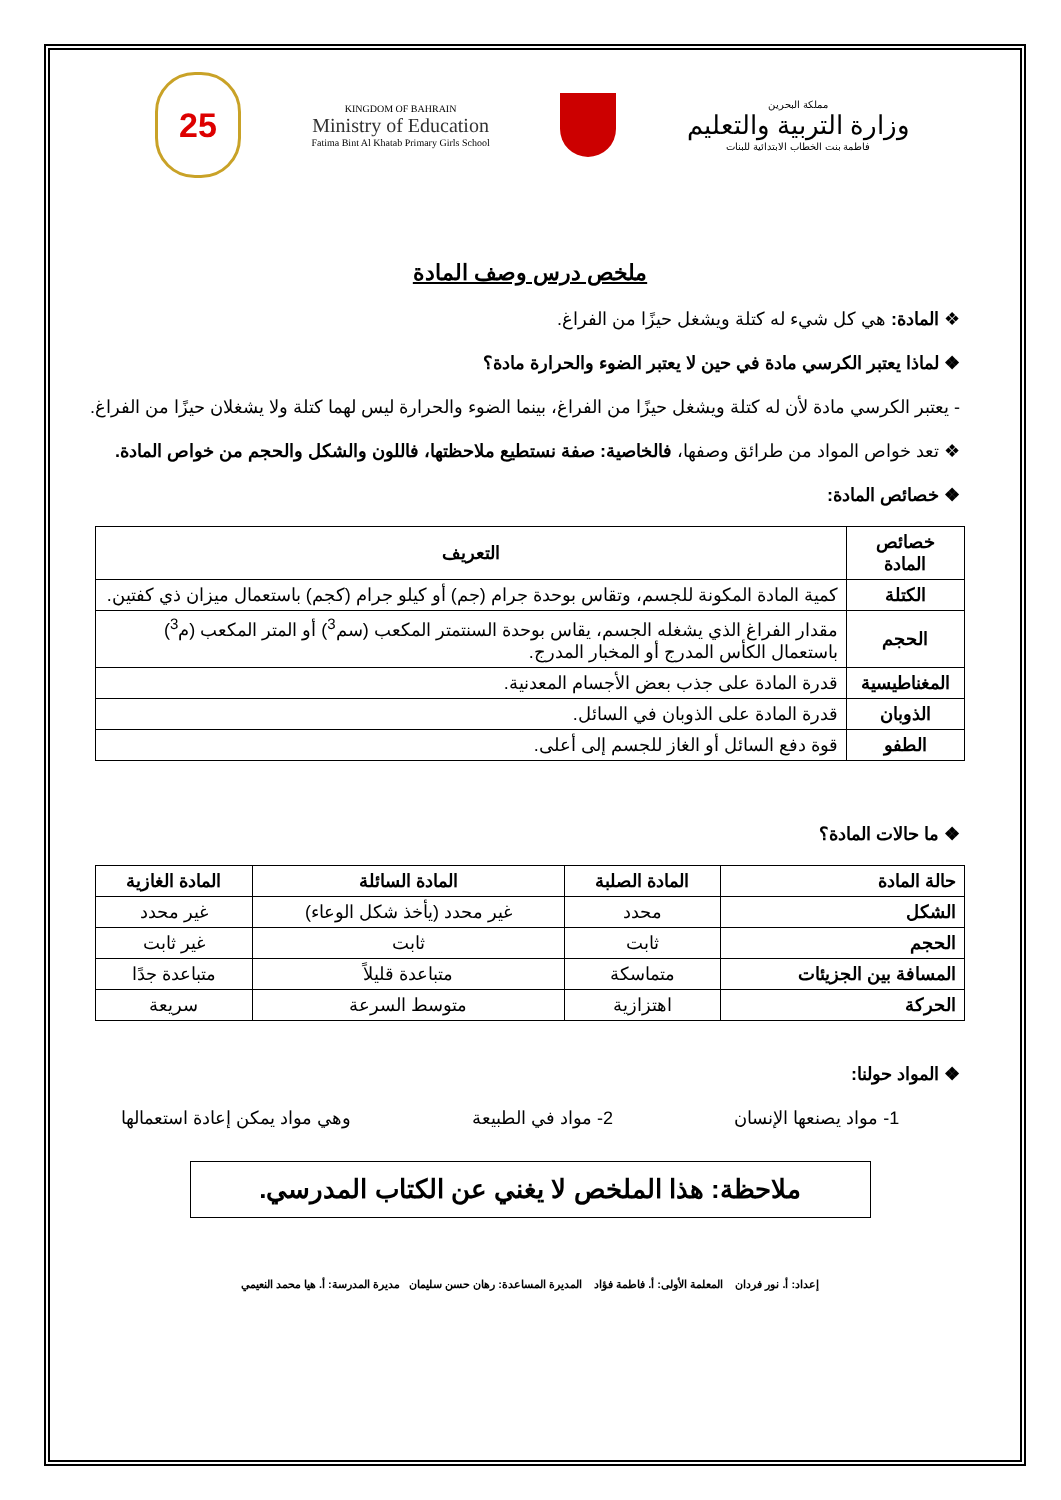25
KINGDOM OF BAHRAIN
Ministry of Education
Fatima Bint Al Khatab Primary Girls School
مملكة البحرين
وزارة التربية والتعليم
فاطمة بنت الخطاب الابتدائية للبنات
ملخص درس وصف المادة
❖ المادة: هي كل شيء له كتلة ويشغل حيزًا من الفراغ.
❖ لماذا يعتبر الكرسي مادة في حين لا يعتبر الضوء والحرارة مادة؟
- يعتبر الكرسي مادة لأن له كتلة ويشغل حيزًا من الفراغ، بينما الضوء والحرارة ليس لهما كتلة ولا يشغلان حيزًا من الفراغ.
❖ تعد خواص المواد من طرائق وصفها، فالخاصية: صفة نستطيع ملاحظتها، فاللون والشكل والحجم من خواص المادة.
❖ خصائص المادة:
| خصائص المادة | التعريف |
| --- | --- |
| الكتلة | كمية المادة المكونة للجسم، وتقاس بوحدة جرام (جم) أو كيلو جرام (كجم) باستعمال ميزان ذي كفتين. |
| الحجم | مقدار الفراغ الذي يشغله الجسم، يقاس بوحدة السنتمتر المكعب (سم<sup>3</sup>) أو المتر المكعب (م<sup>3</sup>) باستعمال الكأس المدرج أو المخبار المدرج. |
| المغناطيسية | قدرة المادة على جذب بعض الأجسام المعدنية. |
| الذوبان | قدرة المادة على الذوبان في السائل. |
| الطفو | قوة دفع السائل أو الغاز للجسم إلى أعلى. |
❖ ما حالات المادة؟
| حالة المادة | المادة الصلبة | المادة السائلة | المادة الغازية |
| --- | --- | --- | --- |
| الشكل | محدد | غير محدد (يأخذ شكل الوعاء) | غير محدد |
| الحجم | ثابت | ثابت | غير ثابت |
| المسافة بين الجزيئات | متماسكة | متباعدة قليلاً | متباعدة جدًا |
| الحركة | اهتزازية | متوسط السرعة | سريعة |
❖ المواد حولنا:
1- مواد يصنعها الإنسان 2- مواد في الطبيعة وهي مواد يمكن إعادة استعمالها
ملاحظة: هذا الملخص لا يغني عن الكتاب المدرسي.
إعداد: أ. نور فردان المعلمة الأولى: أ. فاطمة فؤاد المديرة المساعدة: رهان حسن سليمان مديرة المدرسة: أ. هيا محمد النعيمي